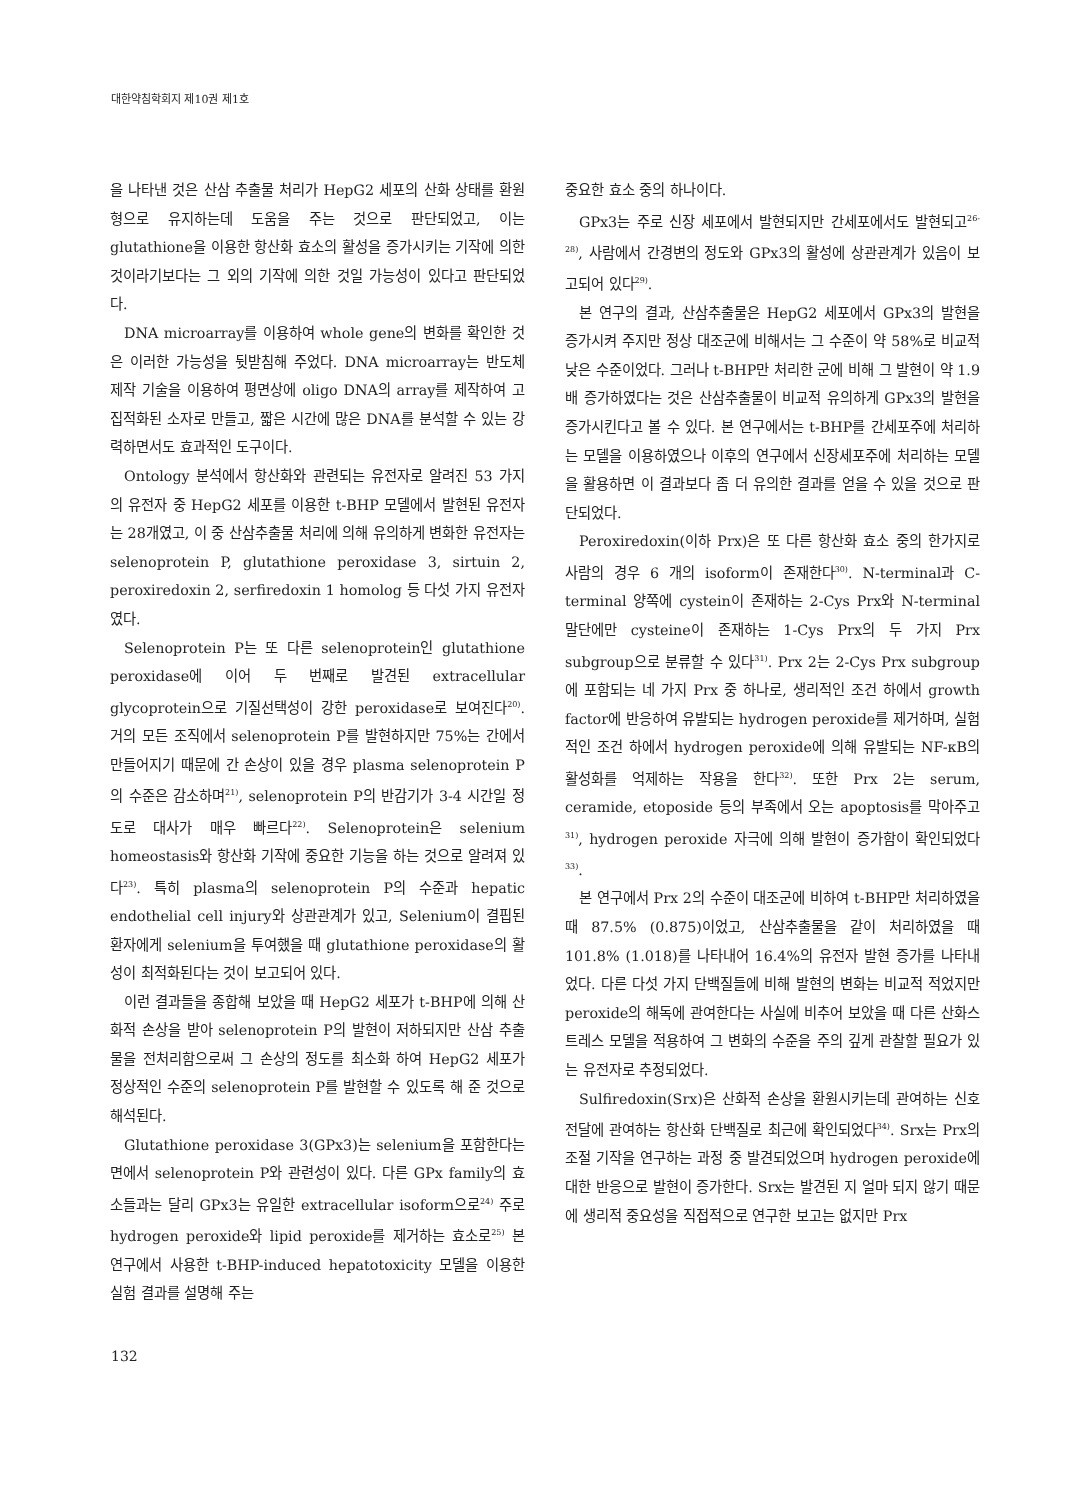대한약침학회지 제10권 제1호
을 나타낸 것은 산삼 추출물 처리가 HepG2 세포의 산화 상태를 환원형으로 유지하는데 도움을 주는 것으로 판단되었고, 이는 glutathione을 이용한 항산화 효소의 활성을 증가시키는 기작에 의한 것이라기보다는 그 외의 기작에 의한 것일 가능성이 있다고 판단되었다.
DNA microarray를 이용하여 whole gene의 변화를 확인한 것은 이러한 가능성을 뒷받침해 주었다. DNA microarray는 반도체 제작 기술을 이용하여 평면상에 oligo DNA의 array를 제작하여 고집적화된 소자로 만들고, 짧은 시간에 많은 DNA를 분석할 수 있는 강력하면서도 효과적인 도구이다.
Ontology 분석에서 항산화와 관련되는 유전자로 알려진 53 가지의 유전자 중 HepG2 세포를 이용한 t-BHP 모델에서 발현된 유전자는 28개였고, 이 중 산삼추출물 처리에 의해 유의하게 변화한 유전자는 selenoprotein P, glutathione peroxidase 3, sirtuin 2, peroxiredoxin 2, serfiredoxin 1 homolog 등 다섯 가지 유전자였다.
Selenoprotein P는 또 다른 selenoprotein인 glutathione peroxidase에 이어 두 번째로 발견된 extracellular glycoprotein으로 기질선택성이 강한 peroxidase로 보여진다<sup>20)</sup>. 거의 모든 조직에서 selenoprotein P를 발현하지만 75%는 간에서 만들어지기 때문에 간 손상이 있을 경우 plasma selenoprotein P의 수준은 감소하며<sup>21)</sup>, selenoprotein P의 반감기가 3-4 시간일 정도로 대사가 매우 빠르다<sup>22)</sup>. Selenoprotein은 selenium homeostasis와 항산화 기작에 중요한 기능을 하는 것으로 알려져 있다<sup>23)</sup>. 특히 plasma의 selenoprotein P의 수준과 hepatic endothelial cell injury와 상관관계가 있고, Selenium이 결핍된 환자에게 selenium을 투여했을 때 glutathione peroxidase의 활성이 최적화된다는 것이 보고되어 있다.
이런 결과들을 종합해 보았을 때 HepG2 세포가 t-BHP에 의해 산화적 손상을 받아 selenoprotein P의 발현이 저하되지만 산삼 추출물을 전처리함으로써 그 손상의 정도를 최소화 하여 HepG2 세포가 정상적인 수준의 selenoprotein P를 발현할 수 있도록 해 준 것으로 해석된다.
Glutathione peroxidase 3(GPx3)는 selenium을 포함한다는 면에서 selenoprotein P와 관련성이 있다. 다른 GPx family의 효소들과는 달리 GPx3는 유일한 extracellular isoform으로<sup>24)</sup> 주로 hydrogen peroxide와 lipid peroxide를 제거하는 효소로<sup>25)</sup> 본 연구에서 사용한 t-BHP-induced hepatotoxicity 모델을 이용한 실험 결과를 설명해 주는
중요한 효소 중의 하나이다.
GPx3는 주로 신장 세포에서 발현되지만 간세포에서도 발현되고<sup>26-28)</sup>, 사람에서 간경변의 정도와 GPx3의 활성에 상관관계가 있음이 보고되어 있다<sup>29)</sup>.
본 연구의 결과, 산삼추출물은 HepG2 세포에서 GPx3의 발현을 증가시켜 주지만 정상 대조군에 비해서는 그 수준이 약 58%로 비교적 낮은 수준이었다. 그러나 t-BHP만 처리한 군에 비해 그 발현이 약 1.9 배 증가하였다는 것은 산삼추출물이 비교적 유의하게 GPx3의 발현을 증가시킨다고 볼 수 있다. 본 연구에서는 t-BHP를 간세포주에 처리하는 모델을 이용하였으나 이후의 연구에서 신장세포주에 처리하는 모델을 활용하면 이 결과보다 좀 더 유의한 결과를 얻을 수 있을 것으로 판단되었다.
Peroxiredoxin(이하 Prx)은 또 다른 항산화 효소 중의 한가지로 사람의 경우 6 개의 isoform이 존재한다<sup>30)</sup>. N-terminal과 C-terminal 양쪽에 cystein이 존재하는 2-Cys Prx와 N-terminal 말단에만 cysteine이 존재하는 1-Cys Prx의 두 가지 Prx subgroup으로 분류할 수 있다<sup>31)</sup>. Prx 2는 2-Cys Prx subgroup에 포함되는 네 가지 Prx 중 하나로, 생리적인 조건 하에서 growth factor에 반응하여 유발되는 hydrogen peroxide를 제거하며, 실험적인 조건 하에서 hydrogen peroxide에 의해 유발되는 NF-κB의 활성화를 억제하는 작용을 한다<sup>32)</sup>. 또한 Prx 2는 serum, ceramide, etoposide 등의 부족에서 오는 apoptosis를 막아주고<sup>31)</sup>, hydrogen peroxide 자극에 의해 발현이 증가함이 확인되었다<sup>33)</sup>.
본 연구에서 Prx 2의 수준이 대조군에 비하여 t-BHP만 처리하였을 때 87.5% (0.875)이었고, 산삼추출물을 같이 처리하였을 때 101.8% (1.018)를 나타내어 16.4%의 유전자 발현 증가를 나타내었다. 다른 다섯 가지 단백질들에 비해 발현의 변화는 비교적 적었지만 peroxide의 해독에 관여한다는 사실에 비추어 보았을 때 다른 산화스트레스 모델을 적용하여 그 변화의 수준을 주의 깊게 관찰할 필요가 있는 유전자로 추정되었다.
Sulfiredoxin(Srx)은 산화적 손상을 환원시키는데 관여하는 신호전달에 관여하는 항산화 단백질로 최근에 확인되었다<sup>34)</sup>. Srx는 Prx의 조절 기작을 연구하는 과정 중 발견되었으며 hydrogen peroxide에 대한 반응으로 발현이 증가한다. Srx는 발견된 지 얼마 되지 않기 때문에 생리적 중요성을 직접적으로 연구한 보고는 없지만 Prx
132